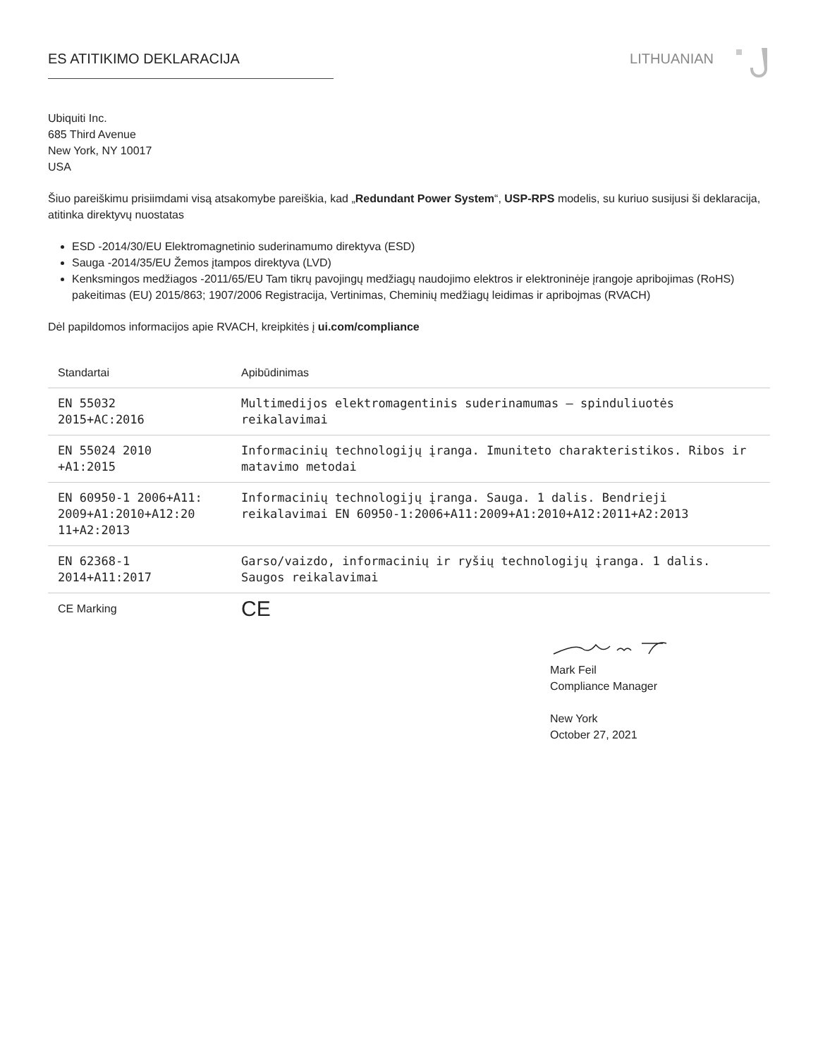ES ATITIKIMO DEKLARACIJA LITHUANIAN
Ubiquiti Inc.
685 Third Avenue
New York, NY 10017
USA
Šiuo pareiškimu prisiimdami visą atsakomybe pareiškia, kad „Redundant Power System“, USP-RPS modelis, su kuriuo susijusi ši deklaracija, atitinka direktyvų nuostatas
ESD -2014/30/EU Elektromagnetinio suderinamumo direktyva (ESD)
Sauga -2014/35/EU Žemos įtampos direktyva (LVD)
Kenksmingos medžiagos -2011/65/EU Tam tikrų pavojingų medžiagų naudojimo elektros ir elektroninėje įrangoje apribojimas (RoHS) pakeitimas (EU) 2015/863; 1907/2006 Registracija, Vertinimas, Cheminių medžiagų leidimas ir apribojmas (RVACH)
Dėl papildomos informacijos apie RVACH, kreipkitės į ui.com/compliance
| Standartai | Apibūdinimas |
| EN 55032 2015+AC:2016 | Multimedijos elektromagentinis suderinamumas – spinduliuotės reikalavimai |
| EN 55024 2010 +A1:2015 | Informacinių technologijų įranga. Imuniteto charakteristikos. Ribos ir matavimo metodai |
| EN 60950-1 2006+A11: 2009+A1:2010+A12:20 11+A2:2013 | Informacinių technologijų įranga. Sauga. 1 dalis. Bendrieji reikalavimai EN 60950-1:2006+A11:2009+A1:2010+A12:2011+A2:2013 |
| EN 62368-1 2014+A11:2017 | Garso/vaizdo, informacinių ir ryšių technologijų įranga. 1 dalis. Saugos reikalavimai |
| CE Marking | CE |
Mark Feil
Compliance Manager
New York
October 27, 2021